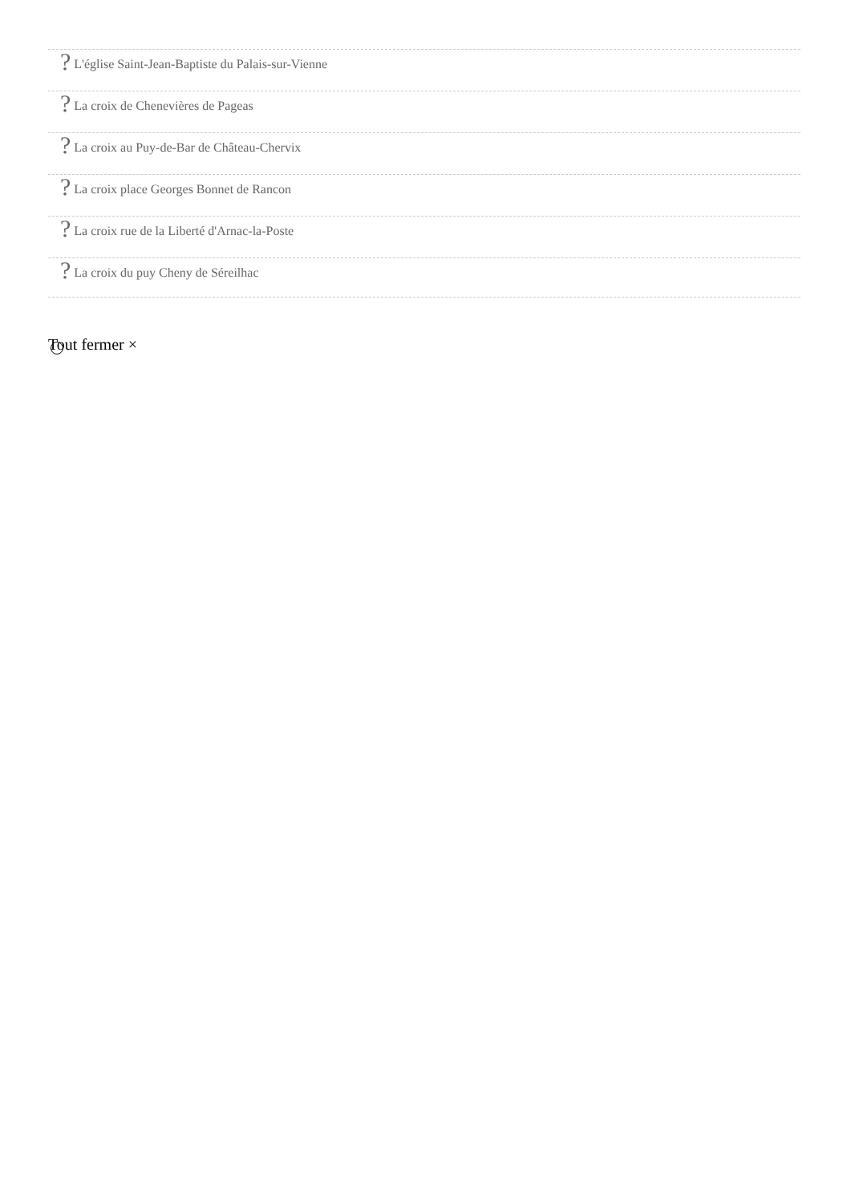? L'église Saint-Jean-Baptiste du Palais-sur-Vienne
? La croix de Chenevières de Pageas
? La croix au Puy-de-Bar de Château-Chervix
? La croix place Georges Bonnet de Rancon
? La croix rue de la Liberté d'Arnac-la-Poste
? La croix du puy Cheny de Séreilhac
Tout fermer ×